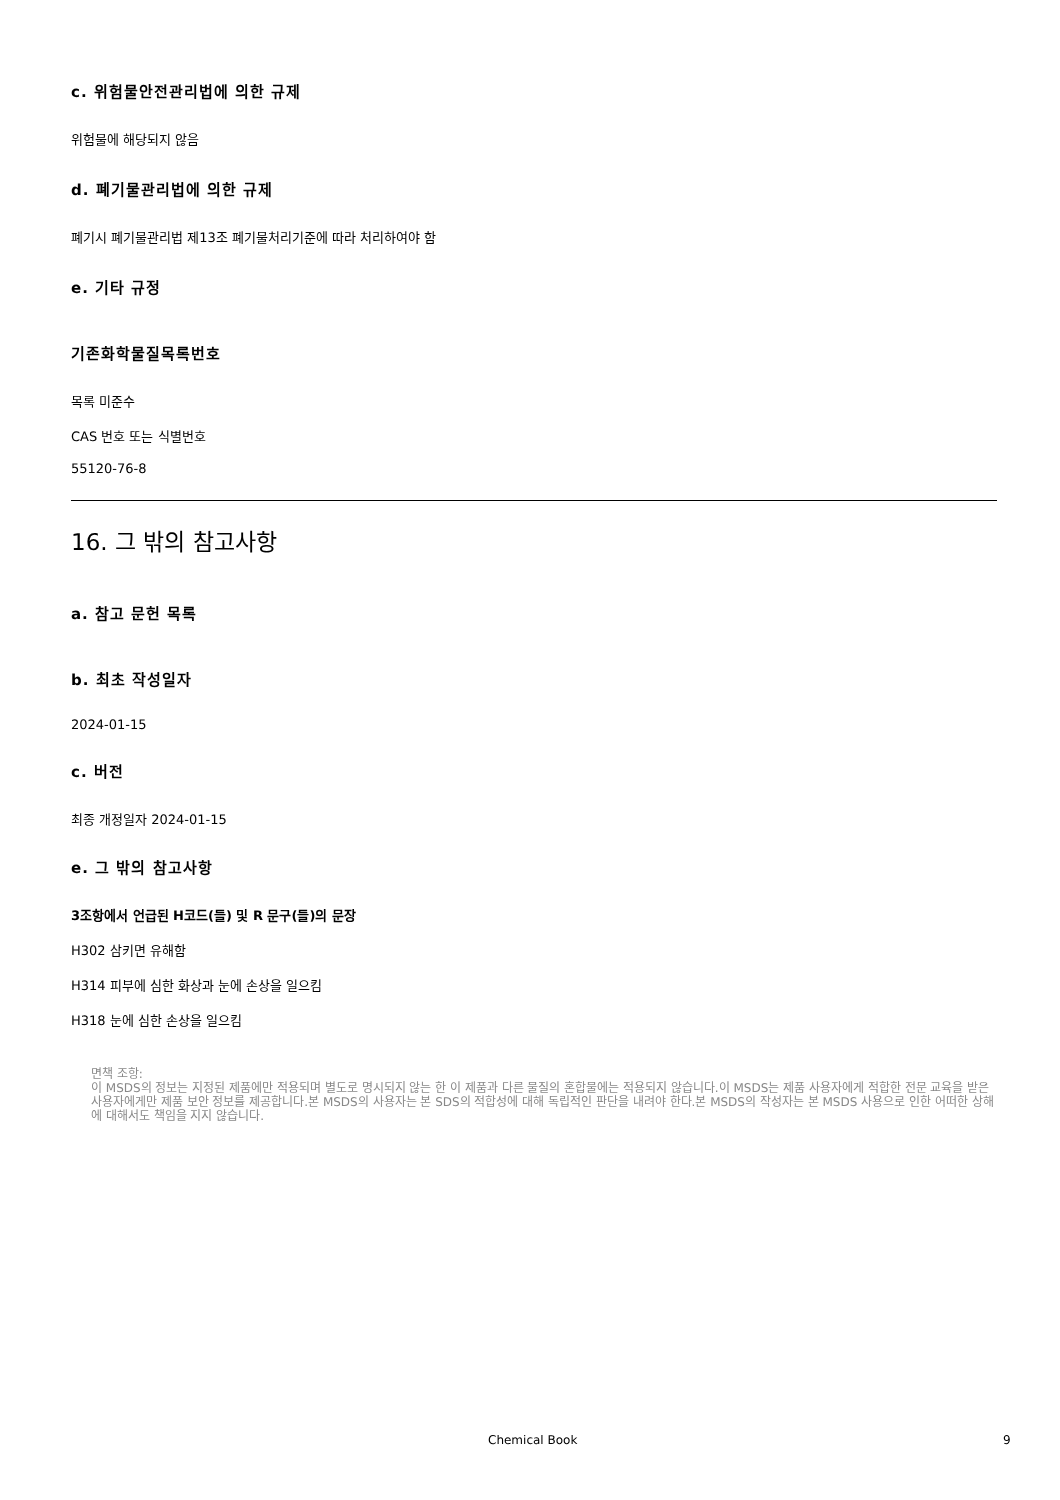c. 위험물안전관리법에 의한 규제
위험물에 해당되지 않음
d. 폐기물관리법에 의한 규제
폐기시 폐기물관리법 제13조 폐기물처리기준에 따라 처리하여야 함
e. 기타 규정
기존화학물질목록번호
목록 미준수
CAS 번호 또는 식별번호
55120-76-8
16. 그 밖의 참고사항
a. 참고 문헌 목록
b. 최초 작성일자
2024-01-15
c. 버전
최종 개정일자 2024-01-15
e. 그 밖의 참고사항
3조항에서 언급된 H코드(들) 및 R 문구(들)의 문장
H302 삼키면 유해함
H314 피부에 심한 화상과 눈에 손상을 일으킴
H318 눈에 심한 손상을 일으킴
면책 조항:
이 MSDS의 정보는 지정된 제품에만 적용되며 별도로 명시되지 않는 한 이 제품과 다른 물질의 혼합물에는 적용되지 않습니다.이 MSDS는 제품 사용자에게 적합한 전문 교육을 받은 사용자에게만 제품 보안 정보를 제공합니다.본 MSDS의 사용자는 본 SDS의 적합성에 대해 독립적인 판단을 내려야 한다.본 MSDS의 작성자는 본 MSDS 사용으로 인한 어떠한 상해에 대해서도 책임을 지지 않습니다.
Chemical Book 9